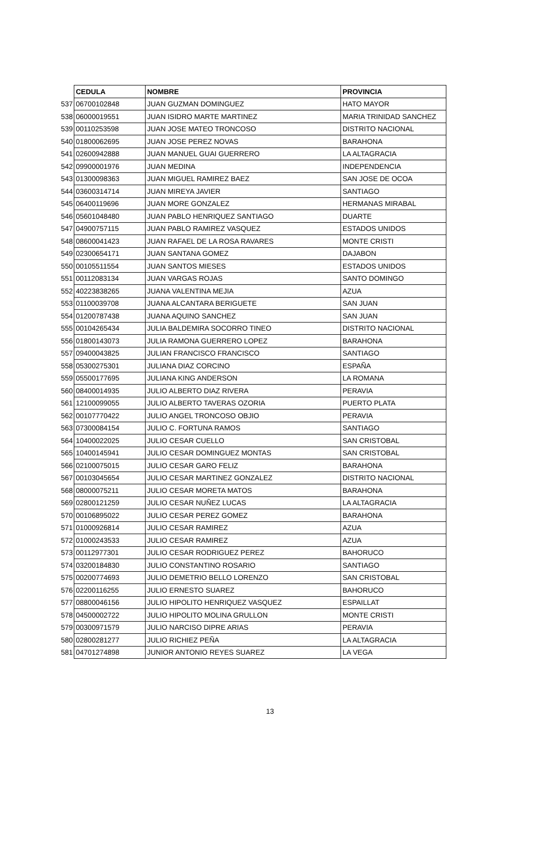| | CEDULA | NOMBRE | PROVINCIA |
| 537 | 06700102848 | JUAN GUZMAN DOMINGUEZ | HATO MAYOR |
| 538 | 06000019551 | JUAN ISIDRO MARTE MARTINEZ | MARIA TRINIDAD SANCHEZ |
| 539 | 00110253598 | JUAN JOSE MATEO TRONCOSO | DISTRITO NACIONAL |
| 540 | 01800062695 | JUAN JOSE PEREZ NOVAS | BARAHONA |
| 541 | 02600942888 | JUAN MANUEL GUAI GUERRERO | LA ALTAGRACIA |
| 542 | 09900001976 | JUAN MEDINA | INDEPENDENCIA |
| 543 | 01300098363 | JUAN MIGUEL RAMIREZ BAEZ | SAN JOSE DE OCOA |
| 544 | 03600314714 | JUAN MIREYA JAVIER | SANTIAGO |
| 545 | 06400119696 | JUAN MORE GONZALEZ | HERMANAS MIRABAL |
| 546 | 05601048480 | JUAN PABLO HENRIQUEZ SANTIAGO | DUARTE |
| 547 | 04900757115 | JUAN PABLO RAMIREZ VASQUEZ | ESTADOS UNIDOS |
| 548 | 08600041423 | JUAN RAFAEL DE LA ROSA RAVARES | MONTE CRISTI |
| 549 | 02300654171 | JUAN SANTANA GOMEZ | DAJABON |
| 550 | 00105511554 | JUAN SANTOS MIESES | ESTADOS UNIDOS |
| 551 | 00112083134 | JUAN VARGAS ROJAS | SANTO DOMINGO |
| 552 | 40223838265 | JUANA VALENTINA MEJIA | AZUA |
| 553 | 01100039708 | JUANA ALCANTARA BERIGUETE | SAN JUAN |
| 554 | 01200787438 | JUANA AQUINO SANCHEZ | SAN JUAN |
| 555 | 00104265434 | JULIA BALDEMIRA SOCORRO TINEO | DISTRITO NACIONAL |
| 556 | 01800143073 | JULIA RAMONA GUERRERO LOPEZ | BARAHONA |
| 557 | 09400043825 | JULIAN FRANCISCO FRANCISCO | SANTIAGO |
| 558 | 05300275301 | JULIANA DIAZ CORCINO | ESPAÑA |
| 559 | 05500177695 | JULIANA KING ANDERSON | LA ROMANA |
| 560 | 08400014935 | JULIO ALBERTO DIAZ RIVERA | PERAVIA |
| 561 | 12100099055 | JULIO ALBERTO TAVERAS OZORIA | PUERTO PLATA |
| 562 | 00107770422 | JULIO ANGEL TRONCOSO OBJIO | PERAVIA |
| 563 | 07300084154 | JULIO C. FORTUNA RAMOS | SANTIAGO |
| 564 | 10400022025 | JULIO CESAR CUELLO | SAN CRISTOBAL |
| 565 | 10400145941 | JULIO CESAR DOMINGUEZ MONTAS | SAN CRISTOBAL |
| 566 | 02100075015 | JULIO CESAR GARO FELIZ | BARAHONA |
| 567 | 00103045654 | JULIO CESAR MARTINEZ GONZALEZ | DISTRITO NACIONAL |
| 568 | 08000075211 | JULIO CESAR MORETA MATOS | BARAHONA |
| 569 | 02800121259 | JULIO CESAR NUÑEZ LUCAS | LA ALTAGRACIA |
| 570 | 00106895022 | JULIO CESAR PEREZ GOMEZ | BARAHONA |
| 571 | 01000926814 | JULIO CESAR RAMIREZ | AZUA |
| 572 | 01000243533 | JULIO CESAR RAMIREZ | AZUA |
| 573 | 00112977301 | JULIO CESAR RODRIGUEZ PEREZ | BAHORUCO |
| 574 | 03200184830 | JULIO CONSTANTINO ROSARIO | SANTIAGO |
| 575 | 00200774693 | JULIO DEMETRIO BELLO LORENZO | SAN CRISTOBAL |
| 576 | 02200116255 | JULIO ERNESTO SUAREZ | BAHORUCO |
| 577 | 08800046156 | JULIO HIPOLITO HENRIQUEZ VASQUEZ | ESPAILLAT |
| 578 | 04500002722 | JULIO HIPOLITO MOLINA GRULLON | MONTE CRISTI |
| 579 | 00300971579 | JULIO NARCISO DIPRE ARIAS | PERAVIA |
| 580 | 02800281277 | JULIO RICHIEZ PEÑA | LA ALTAGRACIA |
| 581 | 04701274898 | JUNIOR ANTONIO REYES SUAREZ | LA VEGA |
13